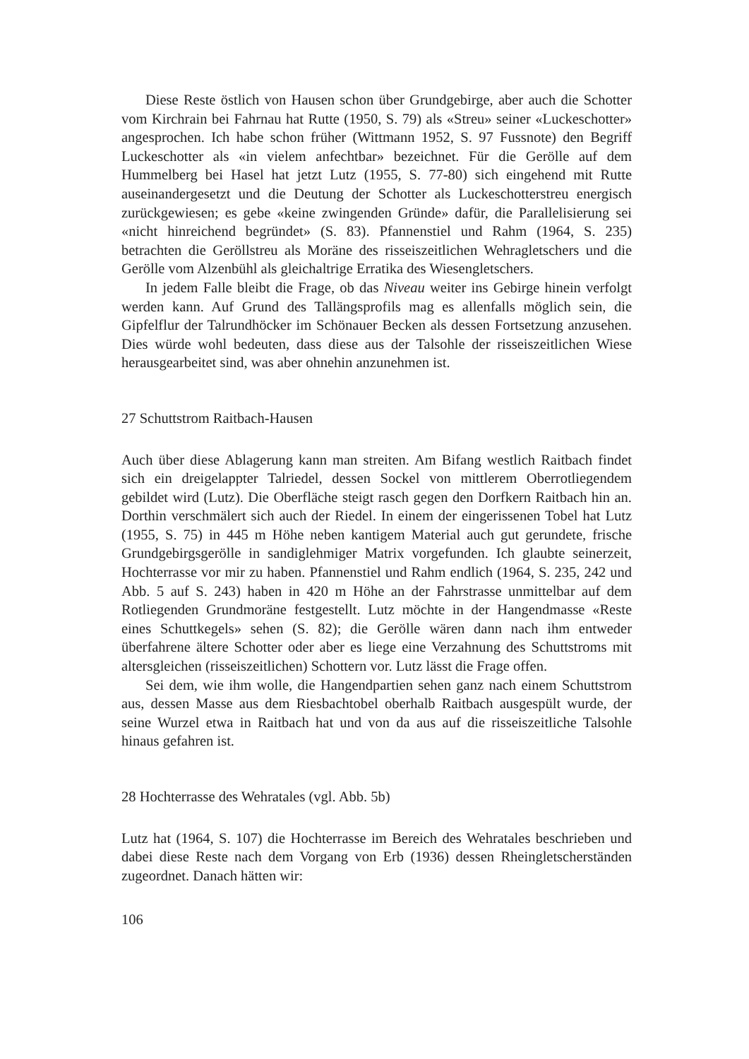Diese Reste östlich von Hausen schon über Grundgebirge, aber auch die Schotter vom Kirchrain bei Fahrnau hat Rutte (1950, S. 79) als «Streu» seiner «Luckeschotter» angesprochen. Ich habe schon früher (Wittmann 1952, S. 97 Fussnote) den Begriff Luckeschotter als «in vielem anfechtbar» bezeichnet. Für die Gerölle auf dem Hummelberg bei Hasel hat jetzt Lutz (1955, S. 77-80) sich eingehend mit Rutte auseinandergesetzt und die Deutung der Schotter als Luckeschotterstreu energisch zurückgewiesen; es gebe «keine zwingenden Gründe» dafür, die Parallelisierung sei «nicht hinreichend begründet» (S. 83). Pfannenstiel und Rahm (1964, S. 235) betrachten die Geröllstreu als Moräne des risseiszeitlichen Wehragletschers und die Gerölle vom Alzenbühl als gleichaltrige Erratika des Wiesengletschers.
In jedem Falle bleibt die Frage, ob das Niveau weiter ins Gebirge hinein verfolgt werden kann. Auf Grund des Tallängsprofils mag es allenfalls möglich sein, die Gipfelflur der Talrundhöcker im Schönauer Becken als dessen Fortsetzung anzusehen. Dies würde wohl bedeuten, dass diese aus der Talsohle der risseiszeitlichen Wiese herausgearbeitet sind, was aber ohnehin anzunehmen ist.
27 Schuttstrom Raitbach-Hausen
Auch über diese Ablagerung kann man streiten. Am Bifang westlich Raitbach findet sich ein dreigelappter Talriedel, dessen Sockel von mittlerem Oberrotliegendem gebildet wird (Lutz). Die Oberfläche steigt rasch gegen den Dorfkern Raitbach hin an. Dorthin verschmälert sich auch der Riedel. In einem der eingerissenen Tobel hat Lutz (1955, S. 75) in 445 m Höhe neben kantigem Material auch gut gerundete, frische Grundgebirgsgerölle in sandiglehmiger Matrix vorgefunden. Ich glaubte seinerzeit, Hochterrasse vor mir zu haben. Pfannenstiel und Rahm endlich (1964, S. 235, 242 und Abb. 5 auf S. 243) haben in 420 m Höhe an der Fahrstrasse unmittelbar auf dem Rotliegenden Grundmoräne festgestellt. Lutz möchte in der Hangendmasse «Reste eines Schuttkegels» sehen (S. 82); die Gerölle wären dann nach ihm entweder überfahrene ältere Schotter oder aber es liege eine Verzahnung des Schuttstroms mit altersgleichen (risseiszeitlichen) Schottern vor. Lutz lässt die Frage offen.
Sei dem, wie ihm wolle, die Hangendpartien sehen ganz nach einem Schuttstrom aus, dessen Masse aus dem Riesbachtobel oberhalb Raitbach ausgespült wurde, der seine Wurzel etwa in Raitbach hat und von da aus auf die risseiszeitliche Talsohle hinaus gefahren ist.
28 Hochterrasse des Wehratales (vgl. Abb. 5b)
Lutz hat (1964, S. 107) die Hochterrasse im Bereich des Wehratales beschrieben und dabei diese Reste nach dem Vorgang von Erb (1936) dessen Rheingletscherständen zugeordnet. Danach hätten wir:
106